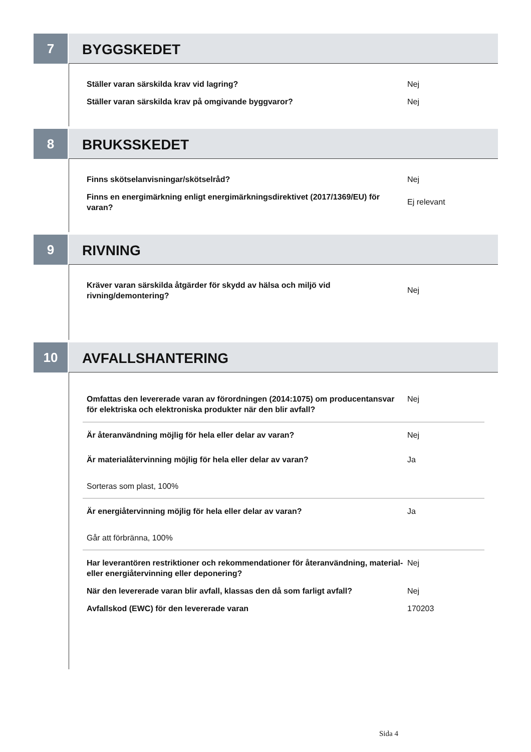7
BYGGSKEDET
Ställer varan särskilda krav vid lagring? Nej
Ställer varan särskilda krav på omgivande byggvaror? Nej
8
BRUKSSKEDET
Finns skötselanvisningar/skötselråd? Nej
Finns en energimärkning enligt energimärkningsdirektivet (2017/1369/EU) för varan?
Ej relevant
9
RIVNING
Kräver varan särskilda åtgärder för skydd av hälsa och miljö vid rivning/demontering?
Nej
10
AVFALLSHANTERING
Omfattas den levererade varan av förordningen (2014:1075) om producentansvar för elektriska och elektroniska produkter när den blir avfall?
Nej
Är återanvändning möjlig för hela eller delar av varan? Nej
Är materialåtervinning möjlig för hela eller delar av varan? Ja
Sorteras som plast, 100%
Är energiåtervinning möjlig för hela eller delar av varan? Ja
Går att förbränna, 100%
Har leverantören restriktioner och rekommendationer för återanvändning, material- eller energiåtervinning eller deponering?
Nej
När den levererade varan blir avfall, klassas den då som farligt avfall?
Nej
Avfallskod (EWC) för den levererade varan 170203
Sida 4